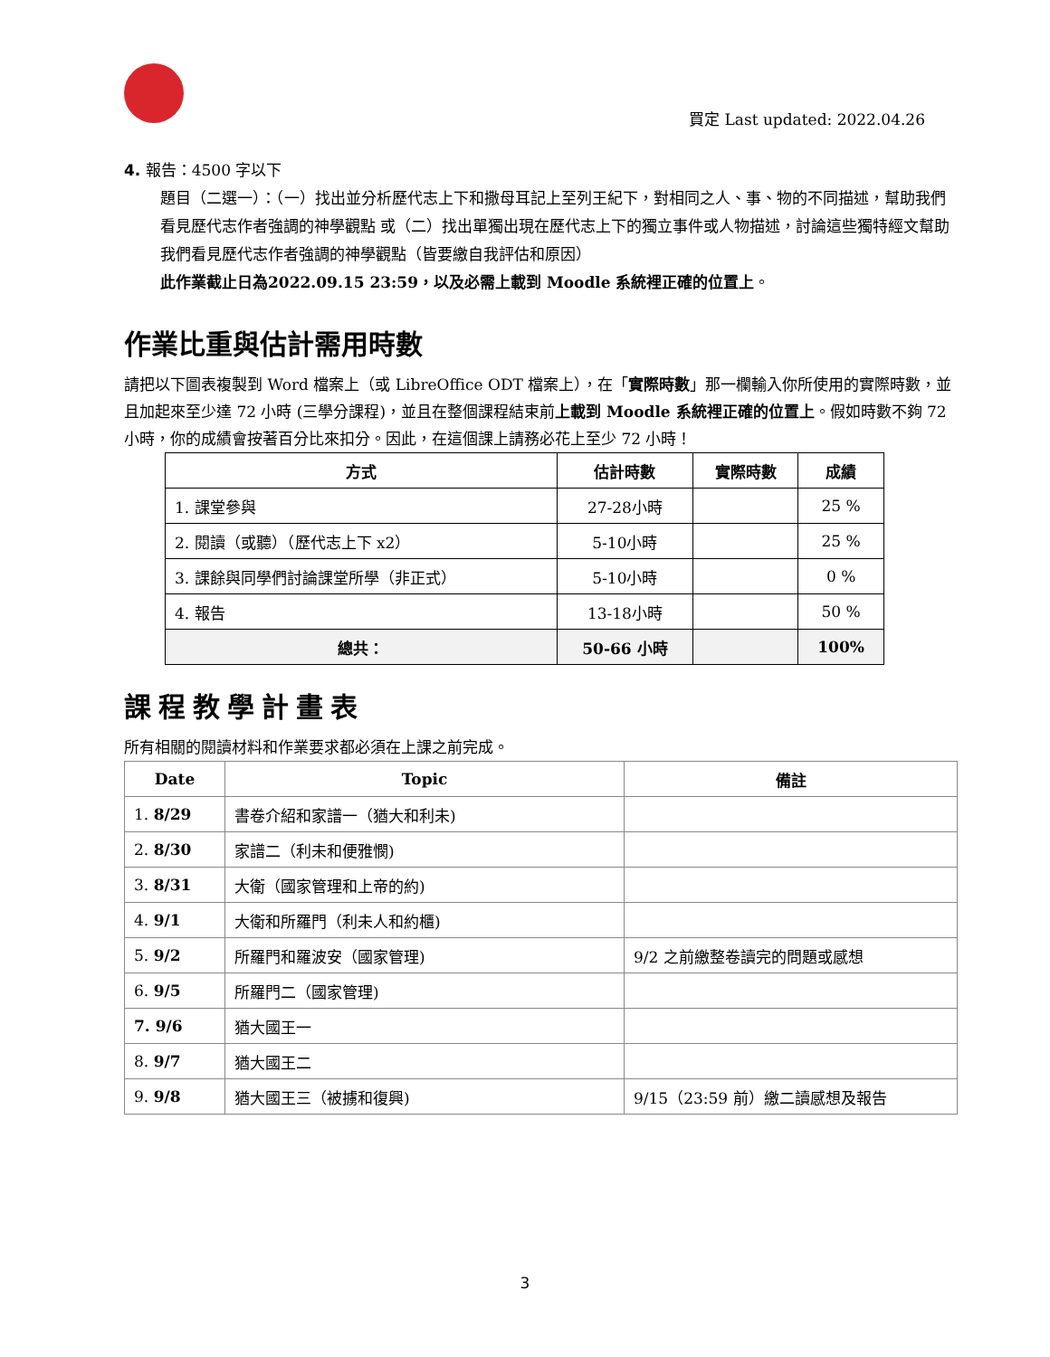買定 Last updated: 2022.04.26
4. 報告：4500 字以下
題目（二選一）：（一）找出並分析歷代志上下和撒母耳記上至列王紀下，對相同之人、事、物的不同描述，幫助我們看見歷代志作者強調的神學觀點 或（二）找出單獨出現在歷代志上下的獨立事件或人物描述，討論這些獨特經文幫助我們看見歷代志作者強調的神學觀點（皆要繳自我評估和原因）
此作業截止日為2022.09.15 23:59，以及必需上載到 Moodle 系統裡正確的位置上。
作業比重與估計需用時數
請把以下圖表複製到 Word 檔案上（或 LibreOffice ODT 檔案上），在「實際時數」那一欄輸入你所使用的實際時數，並且加起來至少達 72 小時 (三學分課程)，並且在整個課程結束前上載到 Moodle 系統裡正確的位置上。假如時數不夠 72 小時，你的成績會按著百分比來扣分。因此，在這個課上請務必花上至少 72 小時！
| 方式 | 估計時數 | 實際時數 | 成績 |
| --- | --- | --- | --- |
| 1. 課堂參與 | 27-28小時 | | 25 % |
| 2. 閱讀（或聽）（歷代志上下 x2） | 5-10小時 | | 25 % |
| 3. 課餘與同學們討論課堂所學（非正式） | 5-10小時 | | 0 % |
| 4. 報告 | 13-18小時 | | 50 % |
| 總共： | 50-66 小時 | | 100% |
課程教學計畫表
所有相關的閱讀材料和作業要求都必須在上課之前完成。
| Date | Topic | 備註 |
| --- | --- | --- |
| 1. 8/29 | 書卷介紹和家譜一（猶大和利未) | |
| 2. 8/30 | 家譜二（利未和便雅憫) | |
| 3. 8/31 | 大衛（國家管理和上帝的約) | |
| 4. 9/1 | 大衛和所羅門（利未人和約櫃) | |
| 5. 9/2 | 所羅門和羅波安（國家管理) | 9/2 之前繳整卷讀完的問題或感想 |
| 6. 9/5 | 所羅門二（國家管理) | |
| 7. 9/6 | 猶大國王一 | |
| 8. 9/7 | 猶大國王二 | |
| 9. 9/8 | 猶大國王三（被擄和復興) | 9/15（23:59 前）繳二讀感想及報告 |
3